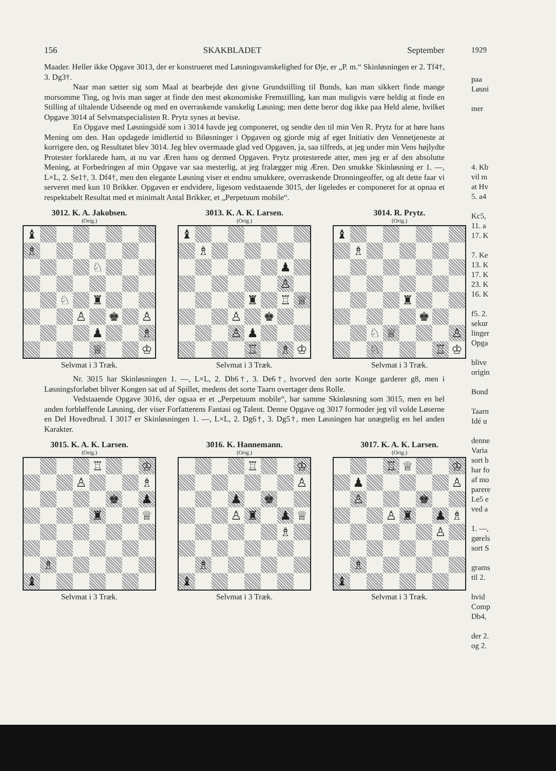156 SKAKBLADET September
Maader. Heller ikke Opgave 3013, der er konstrueret med Løsningsvanskelighed for Øje, er „P. m.“ Skinløsningen er 2. Tf4†, 3. Dg3†.
Naar man sætter sig som Maal at bearbejde den givne Grundstilling til Bunds, kan man sikkert finde mange morsomme Ting, og hvis man søger at finde den mest økonomiske Fremstilling, kan man muligvis være heldig at finde en Stilling af tiltalende Udseende og med en overraskende vanskelig Løsning; men dette beror dog ikke paa Held alene, hvilket Opgave 3014 af Selvmatspecialisten R. Prytz synes at bevise.
En Opgave med Løsningsidé som i 3014 havde jeg componeret, og sendte den til min Ven R. Prytz for at høre hans Mening om den. Han opdagede imidlertid to Biløsninger i Opgaven og gjorde mig af eget Initiativ den Vennetjeneste at korrigere den, og Resultatet blev 3014. Jeg blev overmaade glad ved Opgaven, ja, saa tilfreds, at jeg under min Vens højlydte Protester forklarede ham, at nu var Æren hans og dermed Opgaven. Prytz protesterede atter, men jeg er af den absolutte Mening, at Forbedringen af min Opgave var saa mesterlig, at jeg fralægger mig Æren. Den smukke Skinløsning er 1. —, L×L, 2. Se1†, 3. Df4†, men den elegante Løsning viser et endnu smukkere, overraskende Dronningeoffer, og alt dette faar vi serveret med kun 10 Brikker. Opgaven er endvidere, ligesom vedstaaende 3015, der ligeledes er componeret for at opnaa et respektabelt Resultat med et minimalt Antal Brikker, et „Perpetuum mobile“.
3012. K. A. Jakobsen.
(Orig.)
| ♝ | | | | | | | |
| ♗ | | | | | | | |
| | | | | ♘ | | | |
| | | ♘ | | ♜ | | | |
| | | | ♙ | | ♚ | | ♙ |
| | | | | ♟ | | | ♗ |
| | | | | ♕ | | | ♔ |
Selvmat i 3 Træk.
3013. K. A. K. Larsen.
(Orig.)
| ♝ | | | | | | | |
| | ♗ | | | | | | |
| | | | | | | ♟ | |
| | | | | | | ♙ | |
| | | | | ♜ | | ♖ | ♕ |
| | | | ♙ | | ♚ | | |
| | | | ♙ | ♟ | | | |
| | | | | ♖ | | ♗ | ♔ |
Selvmat i 3 Træk.
3014. R. Prytz.
(Orig.)
| ♝ | | | | | | | |
| | ♗ | | | | | | |
| | | | | ♜ | | | |
| | | | | | ♚ | | |
| | | ♘ | ♕ | | | | ♙ |
| | | ♘ | | | | ♖ | ♔ |
Selvmat i 3 Træk.
Nr. 3015 har Skinløsningen 1. —, L×L, 2. Dh6†, 3. De6†, hvorved den sorte Konge garderer g8, men i Løsningsforløbet bliver Kongen sat ud af Spillet, medens det sorte Taarn overtager dens Rolle.
Vedstaaende Opgave 3016, der ogsaa er et „Perpetuum mobile“, har samme Skinløsning som 3015, men en hel anden forbløffende Løsning, der viser Forfatterens Fantasi og Talent. Denne Opgave og 3017 formoder jeg vil volde Løserne en Del Hovedbrud. I 3017 er Skinløsningen 1. —, L×L, 2. Dg6†, 3. Dg5†, men Løsningen har unægtelig en hel anden Karakter.
3015. K. A. K. Larsen.
(Orig.)
| | | | | ♖ | | | ♔ |
| | | | ♙ | | | | ♗ |
| | | | | | ♚ | | ♟ |
| | | | | ♜ | | | ♕ |
| | ♗ | | | | | | |
| ♝ | | | | | | | |
Selvmat i 3 Træk.
3016. K. Hannemann.
(Orig.)
| | | | | ♖ | | | ♔ |
| | | | | | | | ♙ |
| | | | ♟ | | ♚ | | |
| | | | ♙ | ♜ | | ♟ | ♕ |
| | | | | | | ♗ | |
| | ♗ | | | | | | |
| ♝ | | | | | | | |
Selvmat i 3 Træk.
3017. K. A. K. Larsen.
(Orig.)
| | | | ♖ | ♕ | | | ♔ |
| | ♟ | | | | | | ♙ |
| | ♙ | | | | ♚ | | |
| | | | ♙ | ♜ | | ♟ | ♗ |
| | | | | | | ♙ | |
| | ♗ | | | | | | |
| ♝ | | | | | | | |
Selvmat i 3 Træk.
1929
paa
Løsni
mer
4. Kb
vil m
at Hv
5. a4
Kc5,
11. a
17. K
7. Ke
13. K
17. K
23. K
16. K
f5. 2.
sekur
linger
Opga
blive
origin
Bond
Taarn
Idé u
denne
Varia
sort b
har fo
af mo
parere
Le5 e
ved a
1. —,
gørels
sort S
grams
til 2.
hvid
Comp
Db4,
der 2.
og 2.